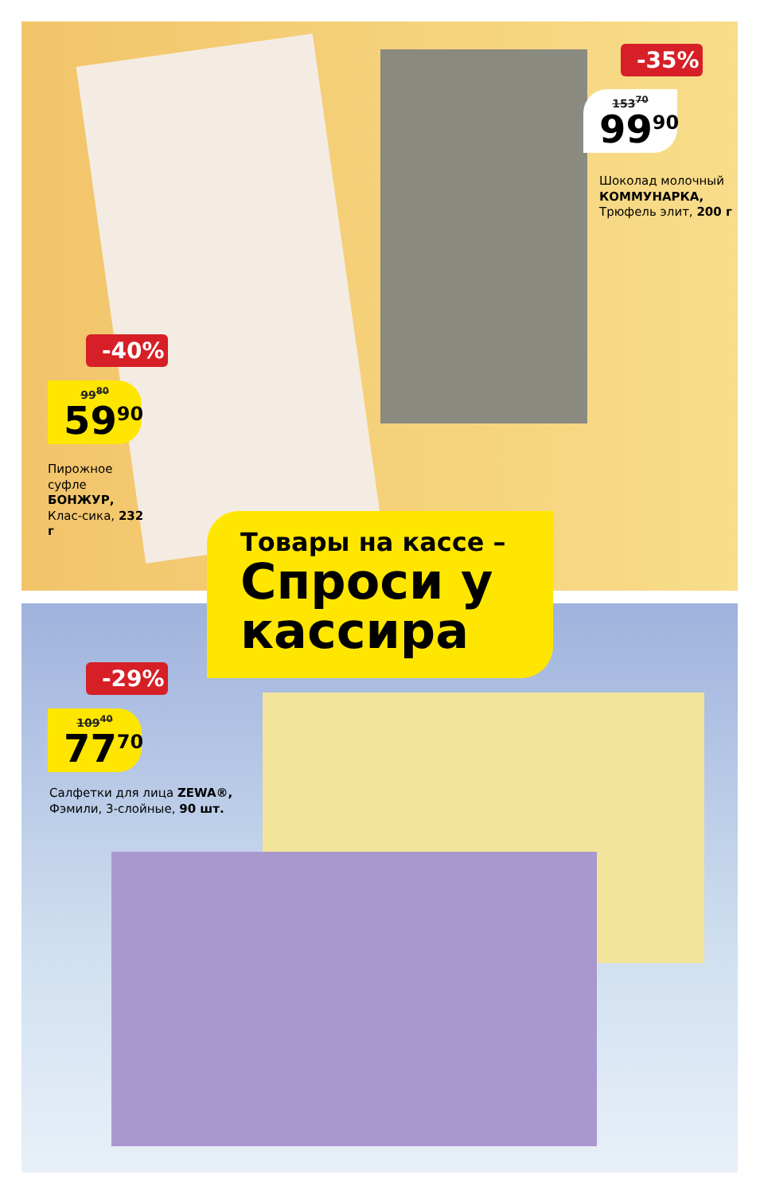-35%
153<sup>70</sup>
99<sup>90</sup>
Шоколад молочный КОММУНАРКА, Трюфель элит, 200 г
-40%
99<sup>80</sup>
59<sup>90</sup>
Пирожное суфле БОНЖУР, Клас-сика, 232 г
Товары на кассе –
Спроси у кассира
-29%
109<sup>40</sup>
77<sup>70</sup>
Салфетки для лица ZEWA®, Фэмили, 3-слойные, 90 шт.